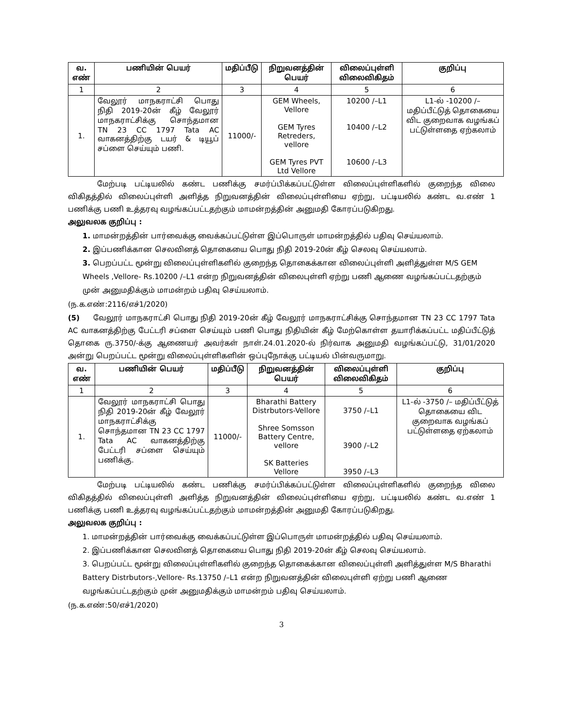| வ. எண் | பணியின் பெயர் | மதிப்பீடு | நிறுவனத்தின் பெயர் | விலைப்புள்ளி விலைவிகிதம் | குறிப்பு |
| --- | --- | --- | --- | --- | --- |
| 1 | 2 | 3 | 4 | 5 | 6 |
| 1. | வேலூர் மாநகராட்சி பொது நிதி 2019-20ன் கீழ் வேலூர் மாநகராட்சிக்கு சொந்தமான TN 23 CC 1797 Tata AC வாகனத்திற்கு டயர் & டியூப் சப்ளை செய்யும் பணி. | 11000/- | GEM Wheels, Vellore GEM Tyres Retreders, vellore GEM Tyres PVT Ltd Vellore | 10200 /–L1 10400 /–L2 10600 /–L3 | L1-ல் -10200 /– மதிப்பீட்டுத் தொகையை விட குறைவாக வழங்கப் பட்டுள்ளதை ஏற்கலாம் |
மேற்படி பட்டியலில் கண்ட பணிக்கு சமர்ப்பிக்கப்பட்டுள்ள விலைப்புள்ளிகளில் குறைந்த விலை விகிதத்தில் விலைப்புள்ளி அளித்த நிறுவனத்தின் விலைப்புள்ளியை ஏற்று, பட்டியலில் கண்ட வ.எண் 1 பணிக்கு பணி உத்தரவு வழங்கப்பட்டதற்கும் மாமன்றத்தின் அனுமதி கோரப்படுகிறது.
அலுவலக குறிப்பு :
1. மாமன்றத்தின் பார்வைக்கு வைக்கப்பட்டுள்ள இப்பொருள் மாமன்றத்தில் பதிவு செய்யலாம்.
2. இப்பணிக்கான செலவினத் தொகையை பொது நிதி 2019-20ன் கீழ் செலவு செய்யலாம்.
3. பெறப்பட்ட மூன்று விலைப்புள்ளிகளில் குறைந்த தொகைக்கான விலைப்புள்ளி அளித்துள்ள M/S GEM Wheels ,Vellore- Rs.10200 /–L1 என்ற நிறுவனத்தின் விலைபுள்ளி ஏற்று பணி ஆணை வழங்கப்பட்டதற்கும் முன் அனுமதிக்கும் மாமன்றம் பதிவு செய்யலாம்.
(ந.க.எண்:2116/எச்1/2020)
(5) வேலூர் மாநகராட்சி பொது நிதி 2019-20ன் கீழ் வேலூர் மாநகராட்சிக்கு சொந்தமான TN 23 CC 1797 Tata AC வாகனத்திற்கு பேட்டரி சப்ளை செய்யும் பணி பொது நிதியின் கீழ் மேற்கொள்ள தயாரிக்கப்பட்ட மதிப்பீட்டுத் தொகை ரு.3750/-க்கு ஆணையர் அவர்கள் நாள்.24.01.2020-ல் நிர்வாக அனுமதி வழங்கப்பட்டு, 31/01/2020 அன்று பெறப்பட்ட மூன்று விலைப்புள்ளிகளின் ஒப்புநோக்கு பட்டியல் பின்வருமாறு.
| வ. எண் | பணியின் பெயர் | மதிப்பீடு | நிறுவனத்தின் பெயர் | விலைப்புள்ளி விலைவிகிதம் | குறிப்பு |
| --- | --- | --- | --- | --- | --- |
| 1 | 2 | 3 | 4 | 5 | 6 |
| 1. | வேலூர் மாநகராட்சி பொது நிதி 2019-20ன் கீழ் வேலூர் மாநகராட்சிக்கு சொந்தமான TN 23 CC 1797 Tata AC வாகனத்திற்கு பேட்டரி சப்ளை செய்யும் பணிக்கு. | 11000/- | Bharathi Battery Distrbutors-Vellore Shree Somsson Battery Centre, vellore SK Batteries Vellore | 3750 /–L1 3900 /–L2 3950 /–L3 | L1-ல் -3750 /– மதிப்பீட்டுத் தொகையை விட குறைவாக வழங்கப் பட்டுள்ளதை ஏற்கலாம் |
மேற்படி பட்டியலில் கண்ட பணிக்கு சமர்ப்பிக்கப்பட்டுள்ள விலைப்புள்ளிகளில் குறைந்த விலை விகிதத்தில் விலைப்புள்ளி அளித்த நிறுவனத்தின் விலைப்புள்ளியை ஏற்று, பட்டியலில் கண்ட வ.எண் 1 பணிக்கு பணி உத்தரவு வழங்கப்பட்டதற்கும் மாமன்றத்தின் அனுமதி கோரப்படுகிறது.
அலுவலக குறிப்பு :
1. மாமன்றத்தின் பார்வைக்கு வைக்கப்பட்டுள்ள இப்பொருள் மாமன்றத்தில் பதிவு செய்யலாம்.
2. இப்பணிக்கான செலவினத் தொகையை பொது நிதி 2019-20ன் கீழ் செலவு செய்யலாம்.
3. பெறப்பட்ட மூன்று விலைப்புள்ளிகளில் குறைந்த தொகைக்கான விலைப்புள்ளி அளித்துள்ள M/S Bharathi Battery Distrbutors-,Vellore- Rs.13750 /–L1 என்ற நிறுவனத்தின் விலைபுள்ளி ஏற்று பணி ஆணை வழங்கப்பட்டதற்கும் முன் அனுமதிக்கும் மாமன்றம் பதிவு செய்யலாம்.
(ந.க.எண்:50/எச்1/2020)
3